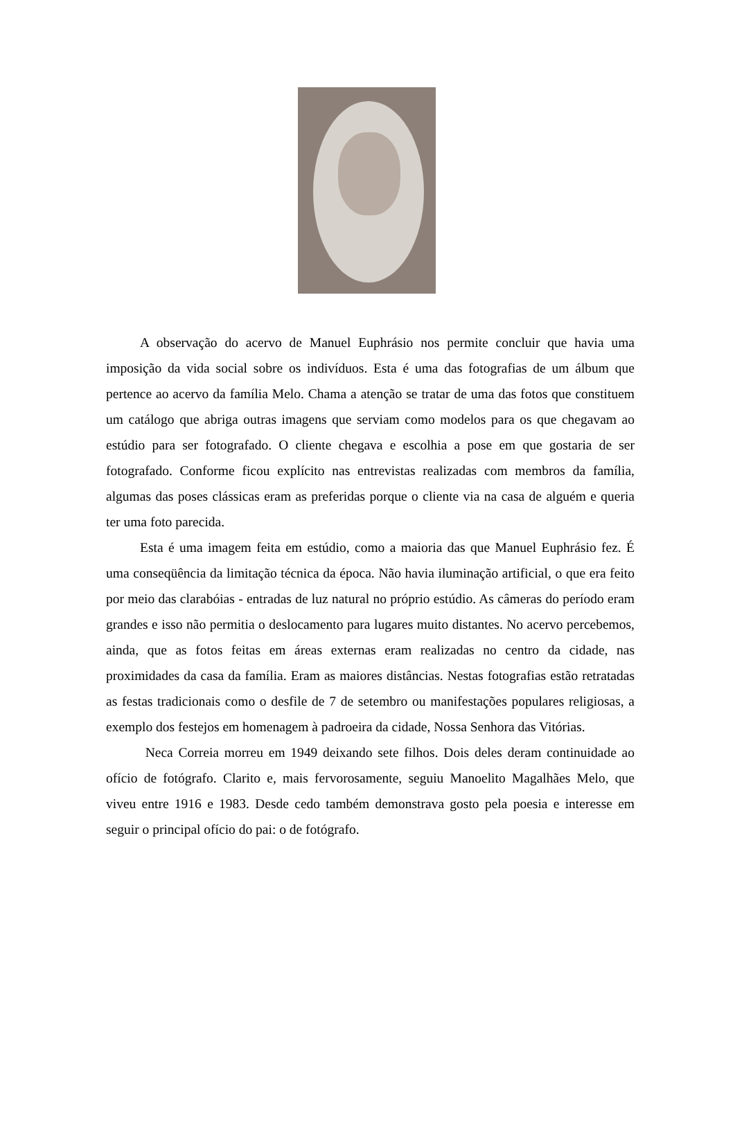A observação do acervo de Manuel Euphrásio nos permite concluir que havia uma imposição da vida social sobre os indivíduos. Esta é uma das fotografias de um álbum que pertence ao acervo da família Melo. Chama a atenção se tratar de uma das fotos que constituem um catálogo que abriga outras imagens que serviam como modelos para os que chegavam ao estúdio para ser fotografado. O cliente chegava e escolhia a pose em que gostaria de ser fotografado. Conforme ficou explícito nas entrevistas realizadas com membros da família, algumas das poses clássicas eram as preferidas porque o cliente via na casa de alguém e queria ter uma foto parecida.
Esta é uma imagem feita em estúdio, como a maioria das que Manuel Euphrásio fez. É uma conseqüência da limitação técnica da época. Não havia iluminação artificial, o que era feito por meio das clarabóias - entradas de luz natural no próprio estúdio. As câmeras do período eram grandes e isso não permitia o deslocamento para lugares muito distantes. No acervo percebemos, ainda, que as fotos feitas em áreas externas eram realizadas no centro da cidade, nas proximidades da casa da família. Eram as maiores distâncias. Nestas fotografias estão retratadas as festas tradicionais como o desfile de 7 de setembro ou manifestações populares religiosas, a exemplo dos festejos em homenagem à padroeira da cidade, Nossa Senhora das Vitórias.
Neca Correia morreu em 1949 deixando sete filhos. Dois deles deram continuidade ao ofício de fotógrafo. Clarito e, mais fervorosamente, seguiu Manoelito Magalhães Melo, que viveu entre 1916 e 1983. Desde cedo também demonstrava gosto pela poesia e interesse em seguir o principal ofício do pai: o de fotógrafo.